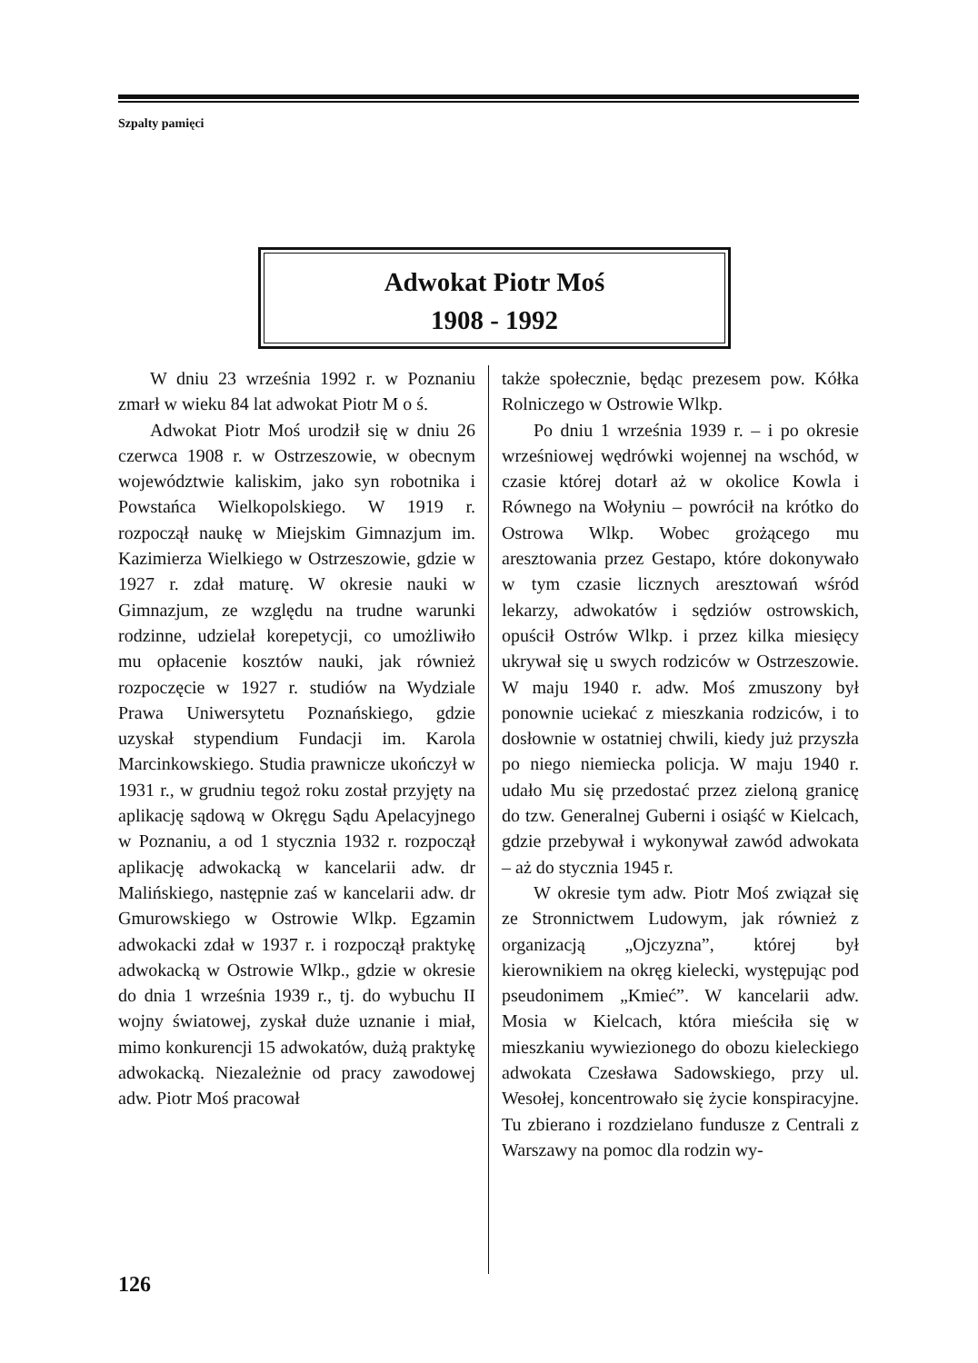Szpalty pamięci
Adwokat Piotr Moś
1908 - 1992
W dniu 23 września 1992 r. w Poznaniu zmarł w wieku 84 lat adwokat Piotr M o ś.
Adwokat Piotr Moś urodził się w dniu 26 czerwca 1908 r. w Ostrzeszowie, w obecnym województwie kaliskim, jako syn robotnika i Powstańca Wielkopolskiego. W 1919 r. rozpoczął naukę w Miejskim Gimnazjum im. Kazimierza Wielkiego w Ostrzeszowie, gdzie w 1927 r. zdał maturę. W okresie nauki w Gimnazjum, ze względu na trudne warunki rodzinne, udzielał korepetycji, co umożliwiło mu opłacenie kosztów nauki, jak również rozpoczęcie w 1927 r. studiów na Wydziale Prawa Uniwersytetu Poznańskiego, gdzie uzyskał stypendium Fundacji im. Karola Marcinkowskiego. Studia prawnicze ukończył w 1931 r., w grudniu tegoż roku został przyjęty na aplikację sądową w Okręgu Sądu Apelacyjnego w Poznaniu, a od 1 stycznia 1932 r. rozpoczął aplikację adwokacką w kancelarii adw. dr Malińskiego, następnie zaś w kancelarii adw. dr Gmurowskiego w Ostrowie Wlkp. Egzamin adwokacki zdał w 1937 r. i rozpoczął praktykę adwokacką w Ostrowie Wlkp., gdzie w okresie do dnia 1 września 1939 r., tj. do wybuchu II wojny światowej, zyskał duże uznanie i miał, mimo konkurencji 15 adwokatów, dużą praktykę adwokacką. Niezależnie od pracy zawodowej adw. Piotr Moś pracował
także społecznie, będąc prezesem pow. Kółka Rolniczego w Ostrowie Wlkp.
Po dniu 1 września 1939 r. – i po okresie wrześniowej wędrówki wojennej na wschód, w czasie której dotarł aż w okolice Kowla i Równego na Wołyniu – powrócił na krótko do Ostrowa Wlkp. Wobec grożącego mu aresztowania przez Gestapo, które dokonywało w tym czasie licznych aresztowań wśród lekarzy, adwokatów i sędziów ostrowskich, opuścił Ostrów Wlkp. i przez kilka miesięcy ukrywał się u swych rodziców w Ostrzeszowie. W maju 1940 r. adw. Moś zmuszony był ponownie uciekać z mieszkania rodziców, i to dosłownie w ostatniej chwili, kiedy już przyszła po niego niemiecka policja. W maju 1940 r. udało Mu się przedostać przez zieloną granicę do tzw. Generalnej Guberni i osiąść w Kielcach, gdzie przebywał i wykonywał zawód adwokata – aż do stycznia 1945 r.
W okresie tym adw. Piotr Moś związał się ze Stronnictwem Ludowym, jak również z organizacją „Ojczyzna”, której był kierownikiem na okręg kielecki, występując pod pseudonimem „Kmieć”. W kancelarii adw. Mosia w Kielcach, która mieściła się w mieszkaniu wywiezionego do obozu kieleckiego adwokata Czesława Sadowskiego, przy ul. Wesołej, koncentrowało się życie konspiracyjne. Tu zbierano i rozdzielano fundusze z Centrali z Warszawy na pomoc dla rodzin wy-
126